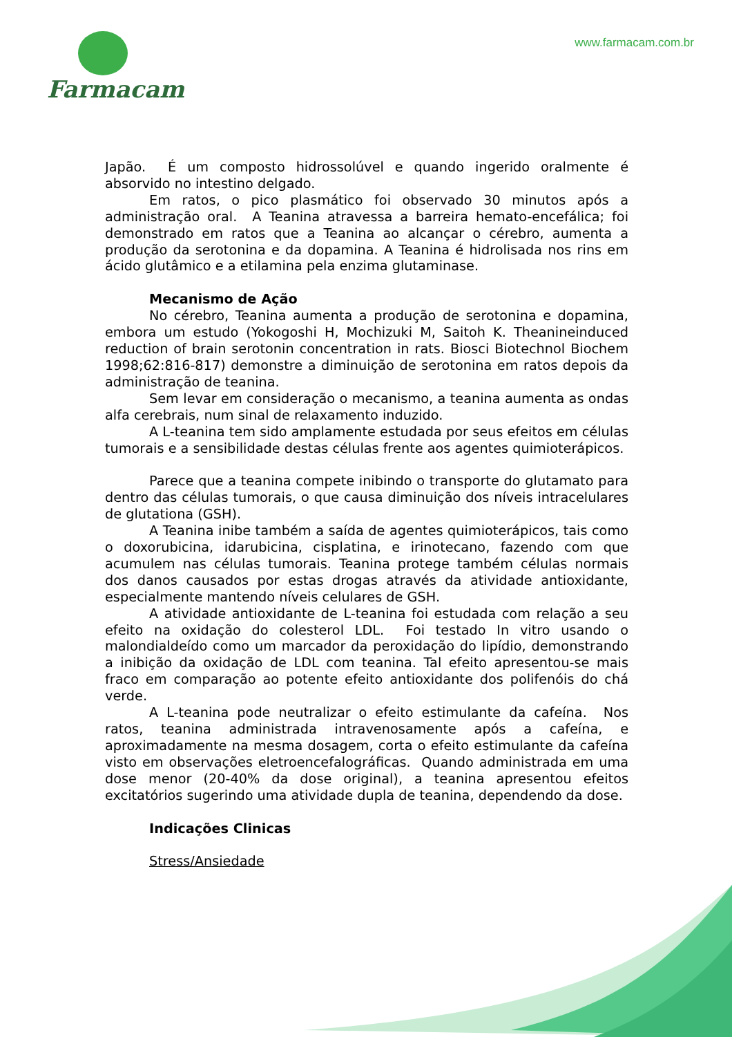Farmacam www.farmacam.com.br
Japão. É um composto hidrossolúvel e quando ingerido oralmente é absorvido no intestino delgado.
Em ratos, o pico plasmático foi observado 30 minutos após a administração oral. A Teanina atravessa a barreira hemato-encefálica; foi demonstrado em ratos que a Teanina ao alcançar o cérebro, aumenta a produção da serotonina e da dopamina. A Teanina é hidrolisada nos rins em ácido glutâmico e a etilamina pela enzima glutaminase.
Mecanismo de Ação
No cérebro, Teanina aumenta a produção de serotonina e dopamina, embora um estudo (Yokogoshi H, Mochizuki M, Saitoh K. Theanineinduced reduction of brain serotonin concentration in rats. Biosci Biotechnol Biochem 1998;62:816-817) demonstre a diminuição de serotonina em ratos depois da administração de teanina.
Sem levar em consideração o mecanismo, a teanina aumenta as ondas alfa cerebrais, num sinal de relaxamento induzido.
A L-teanina tem sido amplamente estudada por seus efeitos em células tumorais e a sensibilidade destas células frente aos agentes quimioterápicos.
Parece que a teanina compete inibindo o transporte do glutamato para dentro das células tumorais, o que causa diminuição dos níveis intracelulares de glutationa (GSH).
A Teanina inibe também a saída de agentes quimioterápicos, tais como o doxorubicina, idarubicina, cisplatina, e irinotecano, fazendo com que acumulem nas células tumorais. Teanina protege também células normais dos danos causados por estas drogas através da atividade antioxidante, especialmente mantendo níveis celulares de GSH.
A atividade antioxidante de L-teanina foi estudada com relação a seu efeito na oxidação do colesterol LDL. Foi testado In vitro usando o malondialdeído como um marcador da peroxidação do lipídio, demonstrando a inibição da oxidação de LDL com teanina. Tal efeito apresentou-se mais fraco em comparação ao potente efeito antioxidante dos polifenóis do chá verde.
A L-teanina pode neutralizar o efeito estimulante da cafeína. Nos ratos, teanina administrada intravenosamente após a cafeína, e aproximadamente na mesma dosagem, corta o efeito estimulante da cafeína visto em observações eletroencefalográficas. Quando administrada em uma dose menor (20-40% da dose original), a teanina apresentou efeitos excitatórios sugerindo uma atividade dupla de teanina, dependendo da dose.
Indicações Clinicas
Stress/Ansiedade